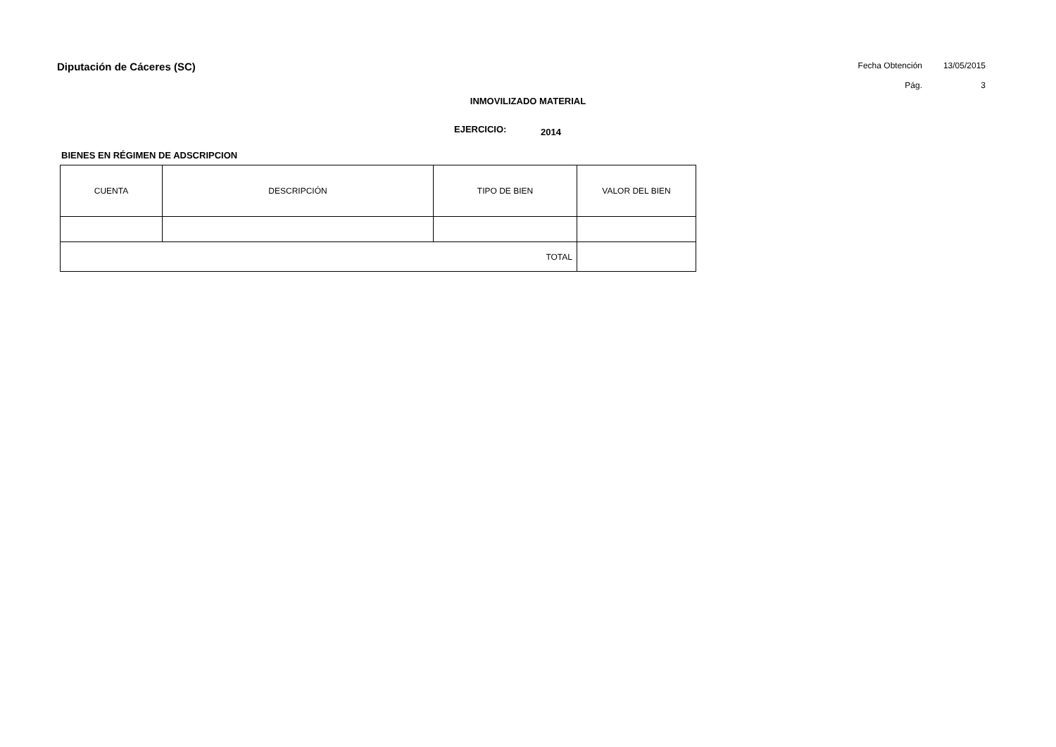Diputación de Cáceres (SC)
Fecha Obtención 13/05/2015 Pág. 3
INMOVILIZADO MATERIAL
EJERCICIO: 2014
BIENES EN RÉGIMEN DE ADSCRIPCION
| CUENTA | DESCRIPCIÓN | TIPO DE BIEN | VALOR DEL BIEN |
| --- | --- | --- | --- |
| TOTAL | | | |